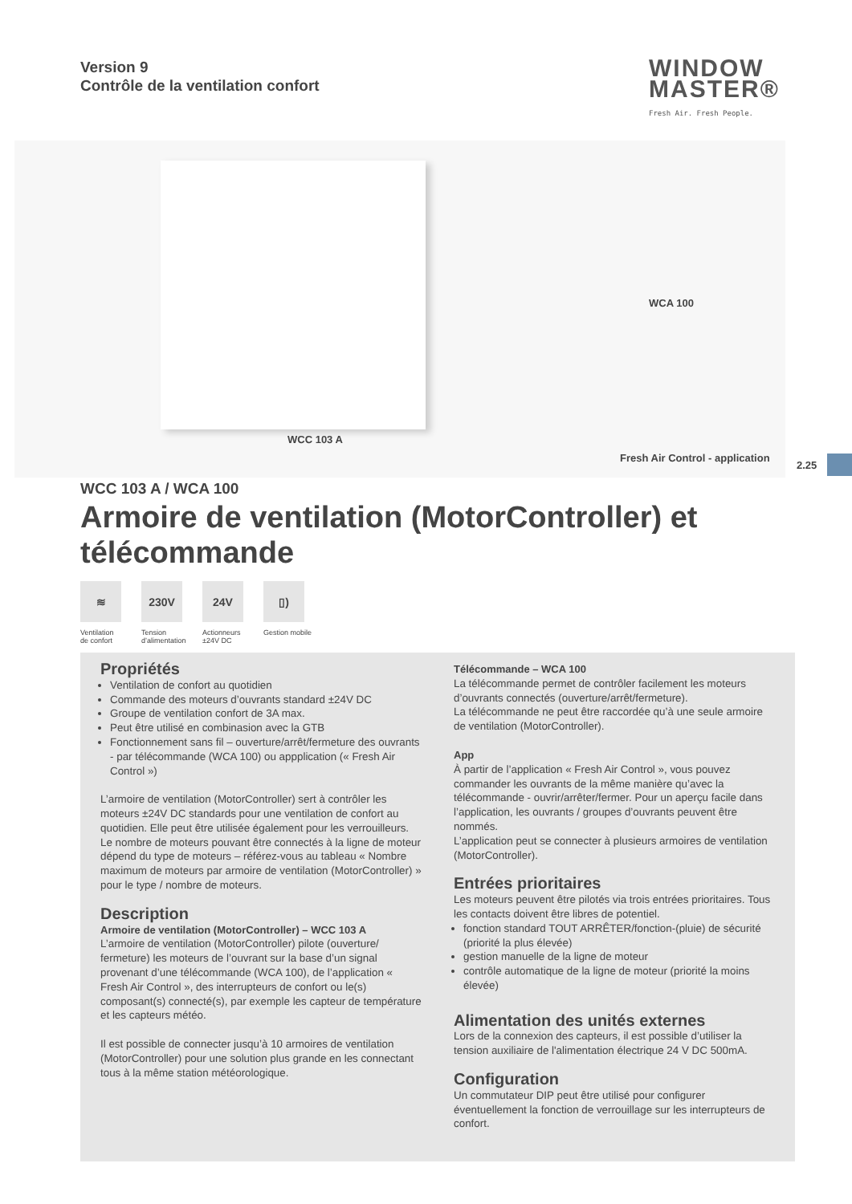Version 9
Contrôle de la ventilation confort
WINDOW
MASTER®
Fresh Air. Fresh People.
WCC 103 A
WCA 100
Fresh Air Control - application
2.25
WCC 103 A / WCA 100
Armoire de ventilation (MotorController) et télécommande
≋
Ventilation de confort
230V
Tension d’alimentation
24V
Actionneurs ±24V DC
▯)
Gestion mobile
Propriétés
Ventilation de confort au quotidien
Commande des moteurs d’ouvrants standard ±24V DC
Groupe de ventilation confort de 3A max.
Peut être utilisé en combinasion avec la GTB
Fonctionnement sans fil – ouverture/arrêt/fermeture des ouvrants - par télécommande (WCA 100) ou appplication (« Fresh Air Control »)
L’armoire de ventilation (MotorController) sert à contrôler les moteurs ±24V DC standards pour une ventilation de confort au quotidien. Elle peut être utilisée également pour les verrouilleurs. Le nombre de moteurs pouvant être connectés à la ligne de moteur dépend du type de moteurs – référez-vous au tableau « Nombre maximum de moteurs par armoire de ventilation (MotorController) » pour le type / nombre de moteurs.
Description
Armoire de ventilation (MotorController) – WCC 103 A
L’armoire de ventilation (MotorController) pilote (ouverture/ fermeture) les moteurs de l’ouvrant sur la base d’un signal provenant d’une télécommande (WCA 100), de l’application « Fresh Air Control », des interrupteurs de confort ou le(s) composant(s) connecté(s), par exemple les capteur de température et les capteurs météo.
Il est possible de connecter jusqu’à 10 armoires de ventilation (MotorController) pour une solution plus grande en les connectant tous à la même station météorologique.
Télécommande – WCA 100
La télécommande permet de contrôler facilement les moteurs d’ouvrants connectés (ouverture/arrêt/fermeture).
La télécommande ne peut être raccordée qu’à une seule armoire de ventilation (MotorController).
App
À partir de l’application « Fresh Air Control », vous pouvez commander les ouvrants de la même manière qu’avec la télécommande - ouvrir/arrêter/fermer. Pour un aperçu facile dans l’application, les ouvrants / groupes d’ouvrants peuvent être nommés.
L’application peut se connecter à plusieurs armoires de ventilation (MotorController).
Entrées prioritaires
Les moteurs peuvent être pilotés via trois entrées prioritaires. Tous les contacts doivent être libres de potentiel.
fonction standard TOUT ARRÊTER/fonction-(pluie) de sécurité (priorité la plus élevée)
gestion manuelle de la ligne de moteur
contrôle automatique de la ligne de moteur (priorité la moins élevée)
Alimentation des unités externes
Lors de la connexion des capteurs, il est possible d’utiliser la tension auxiliaire de l'alimentation électrique 24 V DC 500mA.
Configuration
Un commutateur DIP peut être utilisé pour configurer éventuellement la fonction de verrouillage sur les interrupteurs de confort.